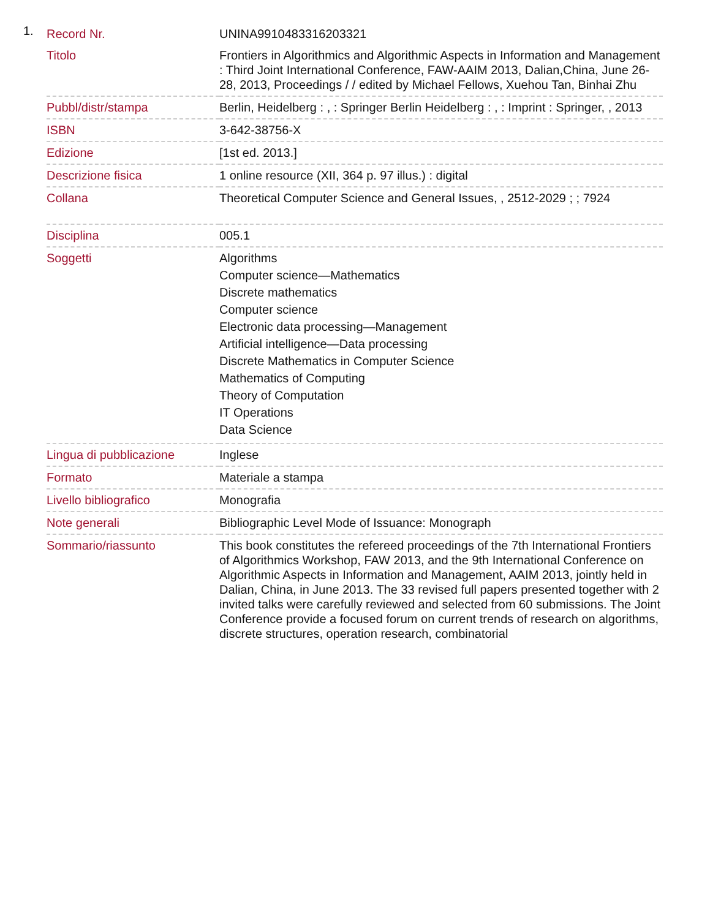1.
| Record Nr. | UNINA9910483316203321 |
| Titolo | Frontiers in Algorithmics and Algorithmic Aspects in Information and Management : Third Joint International Conference, FAW-AAIM 2013, Dalian,China, June 26-28, 2013, Proceedings / / edited by Michael Fellows, Xuehou Tan, Binhai Zhu |
| Pubbl/distr/stampa | Berlin, Heidelberg : , : Springer Berlin Heidelberg : , : Imprint : Springer, , 2013 |
| ISBN | 3-642-38756-X |
| Edizione | [1st ed. 2013.] |
| Descrizione fisica | 1 online resource (XII, 364 p. 97 illus.) : digital |
| Collana | Theoretical Computer Science and General Issues, , 2512-2029 ; ; 7924 |
| Disciplina | 005.1 |
| Soggetti | Algorithms Computer science—Mathematics Discrete mathematics Computer science Electronic data processing—Management Artificial intelligence—Data processing Discrete Mathematics in Computer Science Mathematics of Computing Theory of Computation IT Operations Data Science |
| Lingua di pubblicazione | Inglese |
| Formato | Materiale a stampa |
| Livello bibliografico | Monografia |
| Note generali | Bibliographic Level Mode of Issuance: Monograph |
| Sommario/riassunto | This book constitutes the refereed proceedings of the 7th International Frontiers of Algorithmics Workshop, FAW 2013, and the 9th International Conference on Algorithmic Aspects in Information and Management, AAIM 2013, jointly held in Dalian, China, in June 2013. The 33 revised full papers presented together with 2 invited talks were carefully reviewed and selected from 60 submissions. The Joint Conference provide a focused forum on current trends of research on algorithms, discrete structures, operation research, combinatorial |